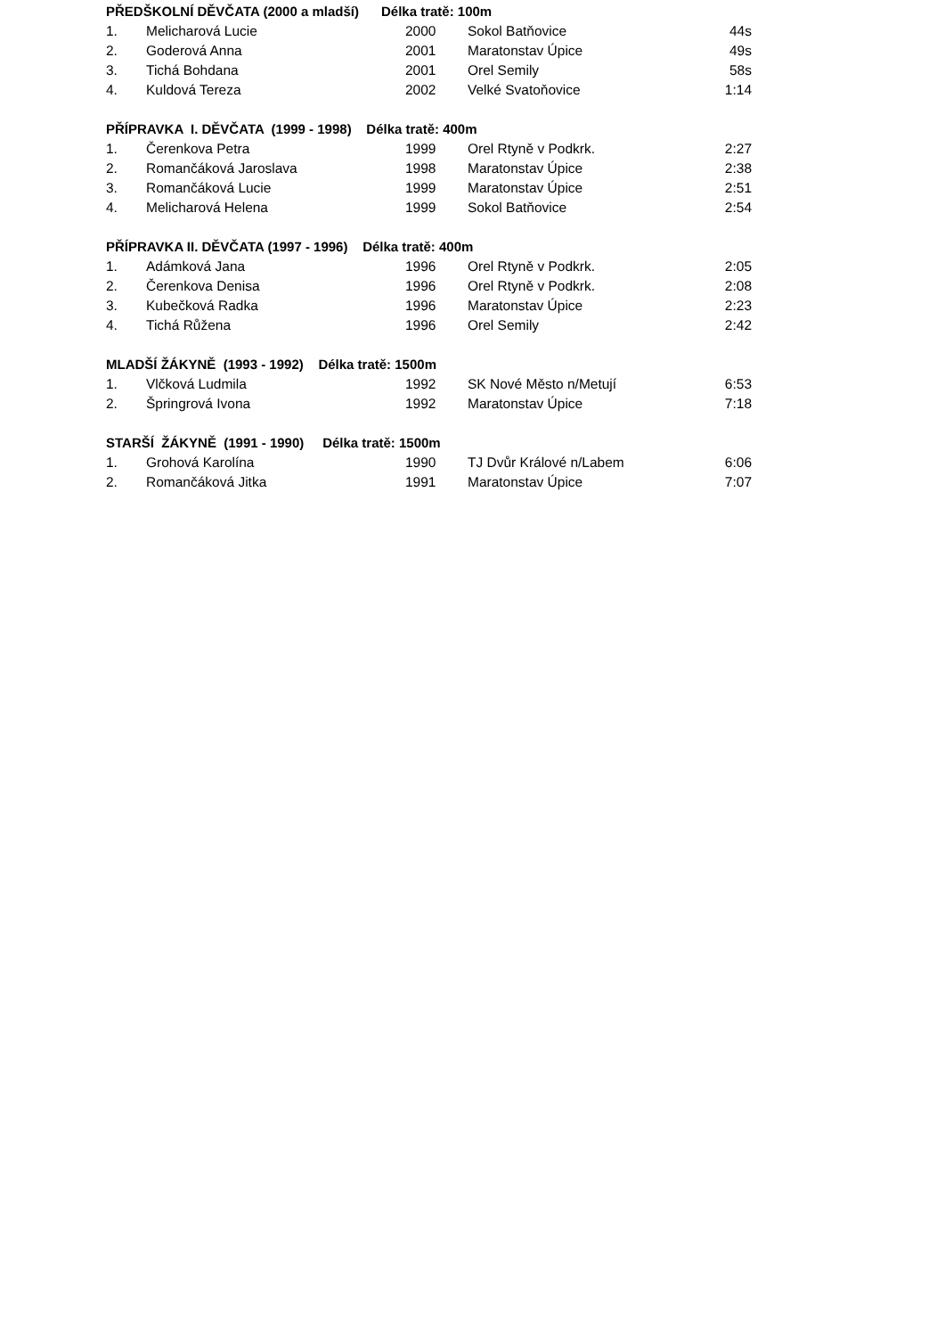PŘEDŠKOLNÍ DĚVČATA (2000 a mladší) Délka tratě: 100m
| 1. | Melicharová Lucie | 2000 | Sokol Batňovice | 44s |
| 2. | Goderová Anna | 2001 | Maratonstav Úpice | 49s |
| 3. | Tichá Bohdana | 2001 | Orel Semily | 58s |
| 4. | Kuldová Tereza | 2002 | Velké Svatoňovice | 1:14 |
PŘÍPRAVKA I. DĚVČATA (1999 - 1998) Délka tratě: 400m
| 1. | Čerenkova Petra | 1999 | Orel Rtyně v Podkrk. | 2:27 |
| 2. | Romančáková Jaroslava | 1998 | Maratonstav Úpice | 2:38 |
| 3. | Romančáková Lucie | 1999 | Maratonstav Úpice | 2:51 |
| 4. | Melicharová Helena | 1999 | Sokol Batňovice | 2:54 |
PŘÍPRAVKA II. DĚVČATA (1997 - 1996) Délka tratě: 400m
| 1. | Adámková Jana | 1996 | Orel Rtyně v Podkrk. | 2:05 |
| 2. | Čerenkova Denisa | 1996 | Orel Rtyně v Podkrk. | 2:08 |
| 3. | Kubečková Radka | 1996 | Maratonstav Úpice | 2:23 |
| 4. | Tichá Růžena | 1996 | Orel Semily | 2:42 |
MLADŠÍ ŽÁKYNĚ (1993 - 1992) Délka tratě: 1500m
| 1. | Vlčková Ludmila | 1992 | SK Nové Město n/Metují | 6:53 |
| 2. | Špringrová Ivona | 1992 | Maratonstav Úpice | 7:18 |
STARŠÍ ŽÁKYNĚ (1991 - 1990) Délka tratě: 1500m
| 1. | Grohová Karolína | 1990 | TJ Dvůr Králové n/Labem | 6:06 |
| 2. | Romančáková Jitka | 1991 | Maratonstav Úpice | 7:07 |